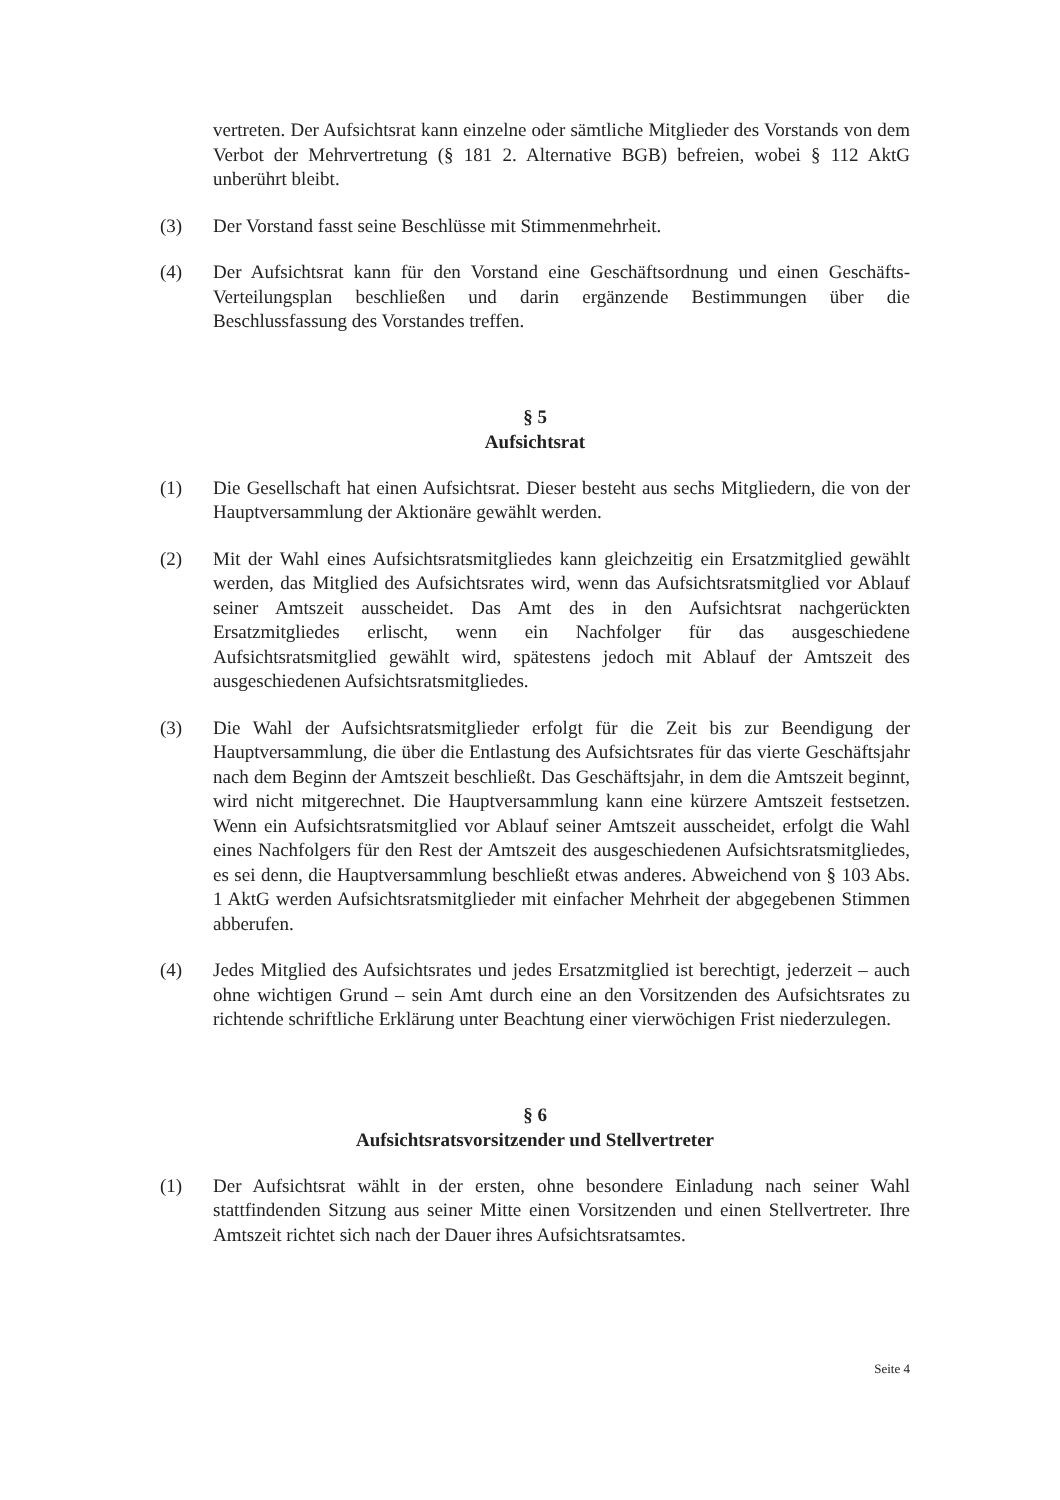vertreten. Der Aufsichtsrat kann einzelne oder sämtliche Mitglieder des Vorstands von dem Verbot der Mehrvertretung (§ 181 2. Alternative BGB) befreien, wobei § 112 AktG unberührt bleibt.
(3) Der Vorstand fasst seine Beschlüsse mit Stimmenmehrheit.
(4) Der Aufsichtsrat kann für den Vorstand eine Geschäftsordnung und einen Geschäfts-Verteilungsplan beschließen und darin ergänzende Bestimmungen über die Beschlussfassung des Vorstandes treffen.
§ 5
Aufsichtsrat
(1) Die Gesellschaft hat einen Aufsichtsrat. Dieser besteht aus sechs Mitgliedern, die von der Hauptversammlung der Aktionäre gewählt werden.
(2) Mit der Wahl eines Aufsichtsratsmitgliedes kann gleichzeitig ein Ersatzmitglied gewählt werden, das Mitglied des Aufsichtsrates wird, wenn das Aufsichtsratsmitglied vor Ablauf seiner Amtszeit ausscheidet. Das Amt des in den Aufsichtsrat nachgerückten Ersatzmitgliedes erlischt, wenn ein Nachfolger für das ausgeschiedene Aufsichtsratsmitglied gewählt wird, spätestens jedoch mit Ablauf der Amtszeit des ausgeschiedenen Aufsichtsratsmitgliedes.
(3) Die Wahl der Aufsichtsratsmitglieder erfolgt für die Zeit bis zur Beendigung der Hauptversammlung, die über die Entlastung des Aufsichtsrates für das vierte Geschäftsjahr nach dem Beginn der Amtszeit beschließt. Das Geschäftsjahr, in dem die Amtszeit beginnt, wird nicht mitgerechnet. Die Hauptversammlung kann eine kürzere Amtszeit festsetzen. Wenn ein Aufsichtsratsmitglied vor Ablauf seiner Amtszeit ausscheidet, erfolgt die Wahl eines Nachfolgers für den Rest der Amtszeit des ausgeschiedenen Aufsichtsratsmitgliedes, es sei denn, die Hauptversammlung beschließt etwas anderes. Abweichend von § 103 Abs. 1 AktG werden Aufsichtsratsmitglieder mit einfacher Mehrheit der abgegebenen Stimmen abberufen.
(4) Jedes Mitglied des Aufsichtsrates und jedes Ersatzmitglied ist berechtigt, jederzeit – auch ohne wichtigen Grund – sein Amt durch eine an den Vorsitzenden des Aufsichtsrates zu richtende schriftliche Erklärung unter Beachtung einer vierwöchigen Frist niederzulegen.
§ 6
Aufsichtsratsvorsitzender und Stellvertreter
(1) Der Aufsichtsrat wählt in der ersten, ohne besondere Einladung nach seiner Wahl stattfindenden Sitzung aus seiner Mitte einen Vorsitzenden und einen Stellvertreter. Ihre Amtszeit richtet sich nach der Dauer ihres Aufsichtsratsamtes.
Seite 4